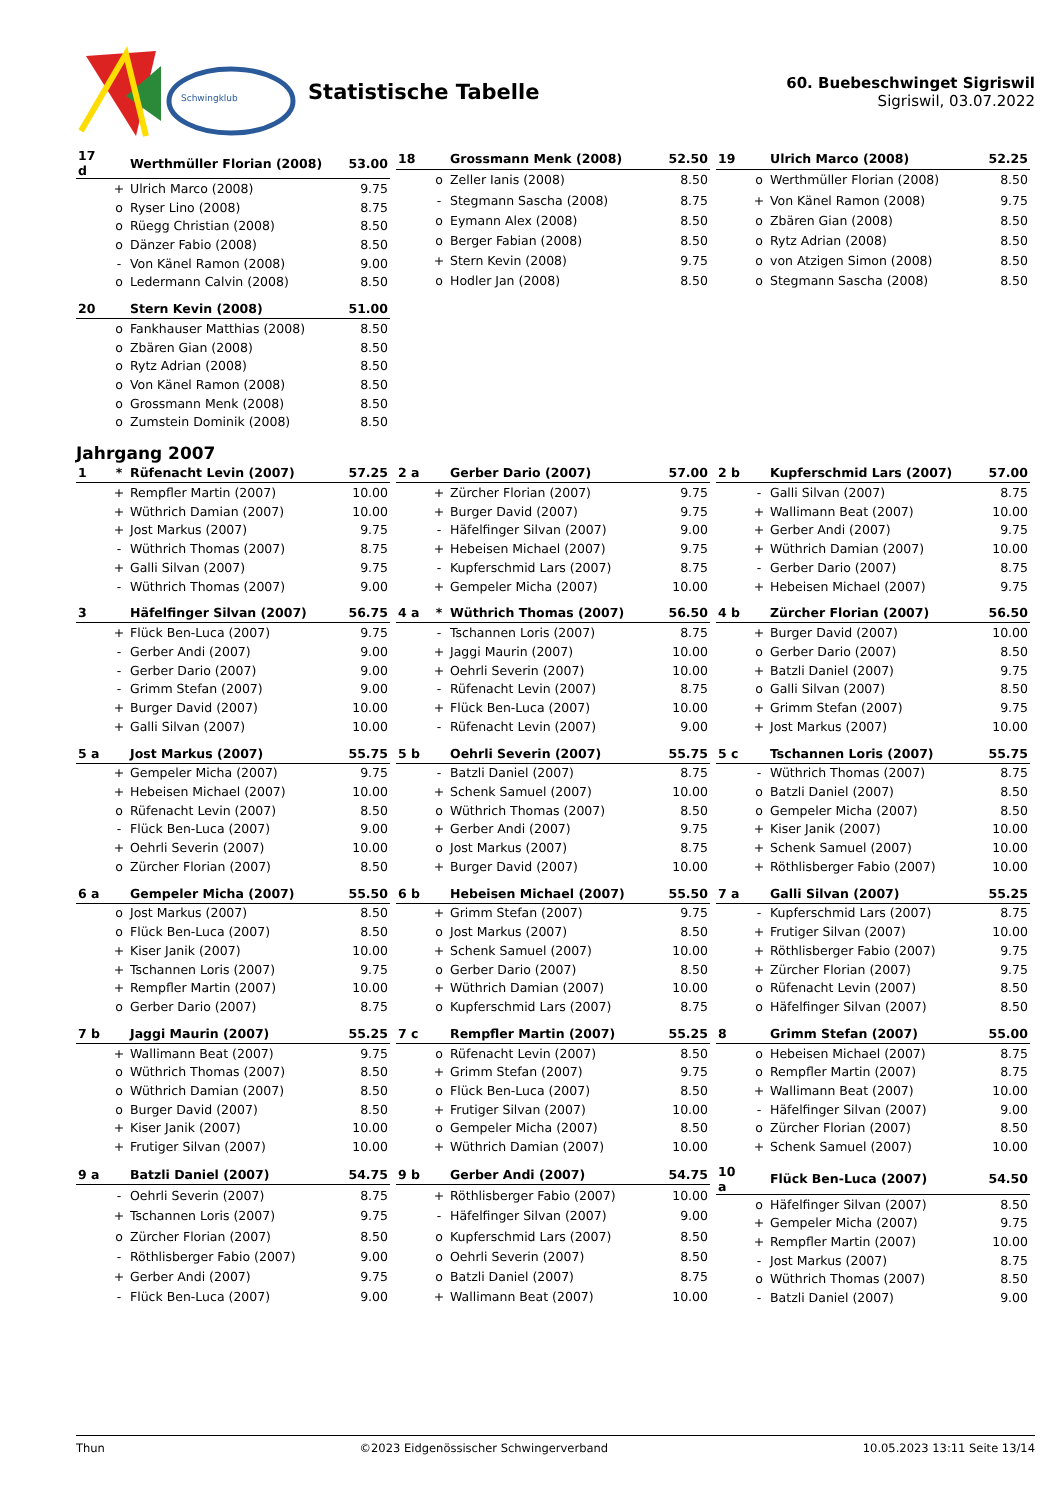Schwingklub
Statistische Tabelle
60. Buebeschwinget Sigriswil
Sigriswil, 03.07.2022
| 17 d | | Werthmüller Florian (2008) | 53.00 |
| --- | --- | --- | --- |
| | + | Ulrich Marco (2008) | 9.75 |
| | o | Ryser Lino (2008) | 8.75 |
| | o | Rüegg Christian (2008) | 8.50 |
| | o | Dänzer Fabio (2008) | 8.50 |
| | - | Von Känel Ramon (2008) | 9.00 |
| | o | Ledermann Calvin (2008) | 8.50 |
| 18 | | Grossmann Menk (2008) | 52.50 |
| --- | --- | --- | --- |
| | o | Zeller Ianis (2008) | 8.50 |
| | - | Stegmann Sascha (2008) | 8.75 |
| | o | Eymann Alex (2008) | 8.50 |
| | o | Berger Fabian (2008) | 8.50 |
| | + | Stern Kevin (2008) | 9.75 |
| | o | Hodler Jan (2008) | 8.50 |
| 19 | | Ulrich Marco (2008) | 52.25 |
| --- | --- | --- | --- |
| | o | Werthmüller Florian (2008) | 8.50 |
| | + | Von Känel Ramon (2008) | 9.75 |
| | o | Zbären Gian (2008) | 8.50 |
| | o | Rytz Adrian (2008) | 8.50 |
| | o | von Atzigen Simon (2008) | 8.50 |
| | o | Stegmann Sascha (2008) | 8.50 |
| 20 | | Stern Kevin (2008) | 51.00 |
| --- | --- | --- | --- |
| | o | Fankhauser Matthias (2008) | 8.50 |
| | o | Zbären Gian (2008) | 8.50 |
| | o | Rytz Adrian (2008) | 8.50 |
| | o | Von Känel Ramon (2008) | 8.50 |
| | o | Grossmann Menk (2008) | 8.50 |
| | o | Zumstein Dominik (2008) | 8.50 |
Jahrgang 2007
| 1 | * | Rüfenacht Levin (2007) | 57.25 |
| --- | --- | --- | --- |
| | + | Rempfler Martin (2007) | 10.00 |
| | + | Wüthrich Damian (2007) | 10.00 |
| | + | Jost Markus (2007) | 9.75 |
| | - | Wüthrich Thomas (2007) | 8.75 |
| | + | Galli Silvan (2007) | 9.75 |
| | - | Wüthrich Thomas (2007) | 9.00 |
| 2 a | | Gerber Dario (2007) | 57.00 |
| --- | --- | --- | --- |
| | + | Zürcher Florian (2007) | 9.75 |
| | + | Burger David (2007) | 9.75 |
| | - | Häfelfinger Silvan (2007) | 9.00 |
| | + | Hebeisen Michael (2007) | 9.75 |
| | - | Kupferschmid Lars (2007) | 8.75 |
| | + | Gempeler Micha (2007) | 10.00 |
| 2 b | | Kupferschmid Lars (2007) | 57.00 |
| --- | --- | --- | --- |
| | - | Galli Silvan (2007) | 8.75 |
| | + | Wallimann Beat (2007) | 10.00 |
| | + | Gerber Andi (2007) | 9.75 |
| | + | Wüthrich Damian (2007) | 10.00 |
| | - | Gerber Dario (2007) | 8.75 |
| | + | Hebeisen Michael (2007) | 9.75 |
| 3 | | Häfelfinger Silvan (2007) | 56.75 |
| --- | --- | --- | --- |
| | + | Flück Ben-Luca (2007) | 9.75 |
| | - | Gerber Andi (2007) | 9.00 |
| | - | Gerber Dario (2007) | 9.00 |
| | - | Grimm Stefan (2007) | 9.00 |
| | + | Burger David (2007) | 10.00 |
| | + | Galli Silvan (2007) | 10.00 |
| 4 a | * | Wüthrich Thomas (2007) | 56.50 |
| --- | --- | --- | --- |
| | - | Tschannen Loris (2007) | 8.75 |
| | + | Jaggi Maurin (2007) | 10.00 |
| | + | Oehrli Severin (2007) | 10.00 |
| | - | Rüfenacht Levin (2007) | 8.75 |
| | + | Flück Ben-Luca (2007) | 10.00 |
| | - | Rüfenacht Levin (2007) | 9.00 |
| 4 b | | Zürcher Florian (2007) | 56.50 |
| --- | --- | --- | --- |
| | + | Burger David (2007) | 10.00 |
| | o | Gerber Dario (2007) | 8.50 |
| | + | Batzli Daniel (2007) | 9.75 |
| | o | Galli Silvan (2007) | 8.50 |
| | + | Grimm Stefan (2007) | 9.75 |
| | + | Jost Markus (2007) | 10.00 |
| 5 a | | Jost Markus (2007) | 55.75 |
| --- | --- | --- | --- |
| | + | Gempeler Micha (2007) | 9.75 |
| | + | Hebeisen Michael (2007) | 10.00 |
| | o | Rüfenacht Levin (2007) | 8.50 |
| | - | Flück Ben-Luca (2007) | 9.00 |
| | + | Oehrli Severin (2007) | 10.00 |
| | o | Zürcher Florian (2007) | 8.50 |
| 5 b | | Oehrli Severin (2007) | 55.75 |
| --- | --- | --- | --- |
| | - | Batzli Daniel (2007) | 8.75 |
| | + | Schenk Samuel (2007) | 10.00 |
| | o | Wüthrich Thomas (2007) | 8.50 |
| | + | Gerber Andi (2007) | 9.75 |
| | o | Jost Markus (2007) | 8.75 |
| | + | Burger David (2007) | 10.00 |
| 5 c | | Tschannen Loris (2007) | 55.75 |
| --- | --- | --- | --- |
| | - | Wüthrich Thomas (2007) | 8.75 |
| | o | Batzli Daniel (2007) | 8.50 |
| | o | Gempeler Micha (2007) | 8.50 |
| | + | Kiser Janik (2007) | 10.00 |
| | + | Schenk Samuel (2007) | 10.00 |
| | + | Röthlisberger Fabio (2007) | 10.00 |
| 6 a | | Gempeler Micha (2007) | 55.50 |
| --- | --- | --- | --- |
| | o | Jost Markus (2007) | 8.50 |
| | o | Flück Ben-Luca (2007) | 8.50 |
| | + | Kiser Janik (2007) | 10.00 |
| | + | Tschannen Loris (2007) | 9.75 |
| | + | Rempfler Martin (2007) | 10.00 |
| | o | Gerber Dario (2007) | 8.75 |
| 6 b | | Hebeisen Michael (2007) | 55.50 |
| --- | --- | --- | --- |
| | + | Grimm Stefan (2007) | 9.75 |
| | o | Jost Markus (2007) | 8.50 |
| | + | Schenk Samuel (2007) | 10.00 |
| | o | Gerber Dario (2007) | 8.50 |
| | + | Wüthrich Damian (2007) | 10.00 |
| | o | Kupferschmid Lars (2007) | 8.75 |
| 7 a | | Galli Silvan (2007) | 55.25 |
| --- | --- | --- | --- |
| | - | Kupferschmid Lars (2007) | 8.75 |
| | + | Frutiger Silvan (2007) | 10.00 |
| | + | Röthlisberger Fabio (2007) | 9.75 |
| | + | Zürcher Florian (2007) | 9.75 |
| | o | Rüfenacht Levin (2007) | 8.50 |
| | o | Häfelfinger Silvan (2007) | 8.50 |
| 7 b | | Jaggi Maurin (2007) | 55.25 |
| --- | --- | --- | --- |
| | + | Wallimann Beat (2007) | 9.75 |
| | o | Wüthrich Thomas (2007) | 8.50 |
| | o | Wüthrich Damian (2007) | 8.50 |
| | o | Burger David (2007) | 8.50 |
| | + | Kiser Janik (2007) | 10.00 |
| | + | Frutiger Silvan (2007) | 10.00 |
| 7 c | | Rempfler Martin (2007) | 55.25 |
| --- | --- | --- | --- |
| | o | Rüfenacht Levin (2007) | 8.50 |
| | + | Grimm Stefan (2007) | 9.75 |
| | o | Flück Ben-Luca (2007) | 8.50 |
| | + | Frutiger Silvan (2007) | 10.00 |
| | o | Gempeler Micha (2007) | 8.50 |
| | + | Wüthrich Damian (2007) | 10.00 |
| 8 | | Grimm Stefan (2007) | 55.00 |
| --- | --- | --- | --- |
| | o | Hebeisen Michael (2007) | 8.75 |
| | o | Rempfler Martin (2007) | 8.75 |
| | + | Wallimann Beat (2007) | 10.00 |
| | - | Häfelfinger Silvan (2007) | 9.00 |
| | o | Zürcher Florian (2007) | 8.50 |
| | + | Schenk Samuel (2007) | 10.00 |
| 9 a | | Batzli Daniel (2007) | 54.75 |
| --- | --- | --- | --- |
| | - | Oehrli Severin (2007) | 8.75 |
| | + | Tschannen Loris (2007) | 9.75 |
| | o | Zürcher Florian (2007) | 8.50 |
| | - | Röthlisberger Fabio (2007) | 9.00 |
| | + | Gerber Andi (2007) | 9.75 |
| | - | Flück Ben-Luca (2007) | 9.00 |
| 9 b | | Gerber Andi (2007) | 54.75 |
| --- | --- | --- | --- |
| | + | Röthlisberger Fabio (2007) | 10.00 |
| | - | Häfelfinger Silvan (2007) | 9.00 |
| | o | Kupferschmid Lars (2007) | 8.50 |
| | o | Oehrli Severin (2007) | 8.50 |
| | o | Batzli Daniel (2007) | 8.75 |
| | + | Wallimann Beat (2007) | 10.00 |
| 10 a | | Flück Ben-Luca (2007) | 54.50 |
| --- | --- | --- | --- |
| | o | Häfelfinger Silvan (2007) | 8.50 |
| | + | Gempeler Micha (2007) | 9.75 |
| | + | Rempfler Martin (2007) | 10.00 |
| | - | Jost Markus (2007) | 8.75 |
| | o | Wüthrich Thomas (2007) | 8.50 |
| | - | Batzli Daniel (2007) | 9.00 |
Thun ©2023 Eidgenössischer Schwingerverband 10.05.2023 13:11 Seite 13/14